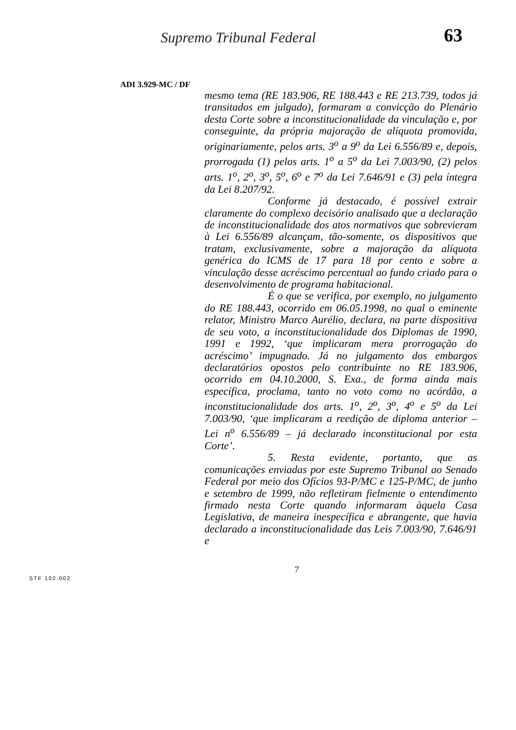Supremo Tribunal Federal 63
ADI 3.929-MC / DF
mesmo tema (RE 183.906, RE 188.443 e RE 213.739, todos já transitados em julgado), formaram a convicção do Plenário desta Corte sobre a inconstitucionalidade da vinculação e, por conseguinte, da própria majoração de alíquota promovida, originariamente, pelos arts. 3<sup>o</sup> a 9<sup>o</sup> da Lei 6.556/89 e, depois, prorrogada (1) pelos arts. 1<sup>o</sup> a 5<sup>o</sup> da Lei 7.003/90, (2) pelos arts. 1<sup>o</sup>, 2<sup>o</sup>, 3<sup>o</sup>, 5<sup>o</sup>, 6<sup>o</sup> e 7<sup>o</sup> da Lei 7.646/91 e (3) pela íntegra da Lei 8.207/92.
Conforme já destacado, é possível extrair claramente do complexo decisório analisado que a declaração de inconstitucionalidade dos atos normativos que sobrevieram à Lei 6.556/89 alcançam, tão-somente, os dispositivos que tratam, exclusivamente, sobre a majoração da alíquota genérica do ICMS de 17 para 18 por cento e sobre a vinculação desse acréscimo percentual ao fundo criado para o desenvolvimento de programa habitacional.
É o que se verifica, por exemplo, no julgamento do RE 188.443, ocorrido em 06.05.1998, no qual o eminente relator, Ministro Marco Aurélio, declara, na parte dispositiva de seu voto, a inconstitucionalidade dos Diplomas de 1990, 1991 e 1992, ‘que implicaram mera prorrogação do acréscimo’ impugnado. Já no julgamento dos embargos declaratórios opostos pelo contribuinte no RE 183.906, ocorrido em 04.10.2000, S. Exa., de forma ainda mais específica, proclama, tanto no voto como no acórdão, a inconstitucionalidade dos arts. 1<sup>o</sup>, 2<sup>o</sup>, 3<sup>o</sup>, 4<sup>o</sup> e 5<sup>o</sup> da Lei 7.003/90, ‘que implicaram a reedição de diploma anterior – Lei n<sup>o</sup> 6.556/89 – já declarado inconstitucional por esta Corte’.
5. Resta evidente, portanto, que as comunicações enviadas por este Supremo Tribunal ao Senado Federal por meio dos Ofícios 93-P/MC e 125-P/MC, de junho e setembro de 1999, não refletiram fielmente o entendimento firmado nesta Corte quando informaram àquela Casa Legislativa, de maneira inespecífica e abrangente, que havia declarado a inconstitucionalidade das Leis 7.003/90, 7.646/91 e
7
STF 102.002